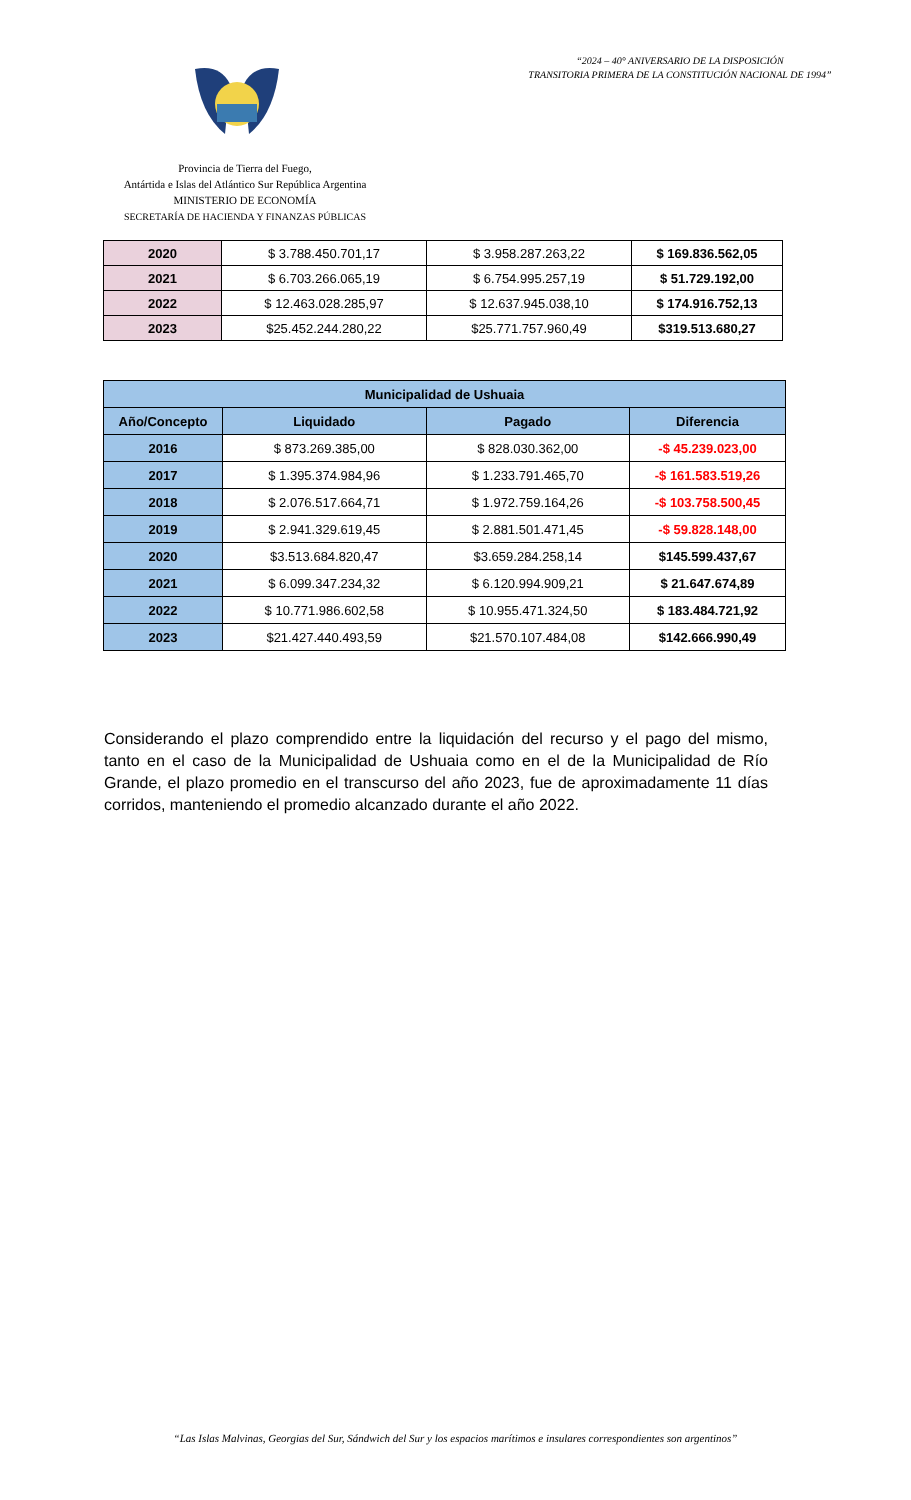“2024 – 40° ANIVERSARIO DE LA DISPOSICIÓN
TRANSITORIA PRIMERA DE LA CONSTITUCIÓN NACIONAL DE 1994”
Provincia de Tierra del Fuego,
Antártida e Islas del Atlántico Sur República Argentina
MINISTERIO DE ECONOMÍA
SECRETARÍA DE HACIENDA Y FINANZAS PÚBLICAS
| 2020 | $ 3.788.450.701,17 | $ 3.958.287.263,22 | $ 169.836.562,05 |
| 2021 | $ 6.703.266.065,19 | $ 6.754.995.257,19 | $ 51.729.192,00 |
| 2022 | $ 12.463.028.285,97 | $ 12.637.945.038,10 | $ 174.916.752,13 |
| 2023 | $25.452.244.280,22 | $25.771.757.960,49 | $319.513.680,27 |
| Municipalidad de Ushuaia | | | |
| --- | --- | --- | --- |
| Año/Concepto | Liquidado | Pagado | Diferencia |
| 2016 | $ 873.269.385,00 | $ 828.030.362,00 | -$ 45.239.023,00 |
| 2017 | $ 1.395.374.984,96 | $ 1.233.791.465,70 | -$ 161.583.519,26 |
| 2018 | $ 2.076.517.664,71 | $ 1.972.759.164,26 | -$ 103.758.500,45 |
| 2019 | $ 2.941.329.619,45 | $ 2.881.501.471,45 | -$ 59.828.148,00 |
| 2020 | $3.513.684.820,47 | $3.659.284.258,14 | $145.599.437,67 |
| 2021 | $ 6.099.347.234,32 | $ 6.120.994.909,21 | $ 21.647.674,89 |
| 2022 | $ 10.771.986.602,58 | $ 10.955.471.324,50 | $ 183.484.721,92 |
| 2023 | $21.427.440.493,59 | $21.570.107.484,08 | $142.666.990,49 |
Considerando el plazo comprendido entre la liquidación del recurso y el pago del mismo, tanto en el caso de la Municipalidad de Ushuaia como en el de la Municipalidad de Río Grande, el plazo promedio en el transcurso del año 2023, fue de aproximadamente 11 días corridos, manteniendo el promedio alcanzado durante el año 2022.
“Las Islas Malvinas, Georgias del Sur, Sándwich del Sur y los espacios marítimos e insulares correspondientes son argentinos”